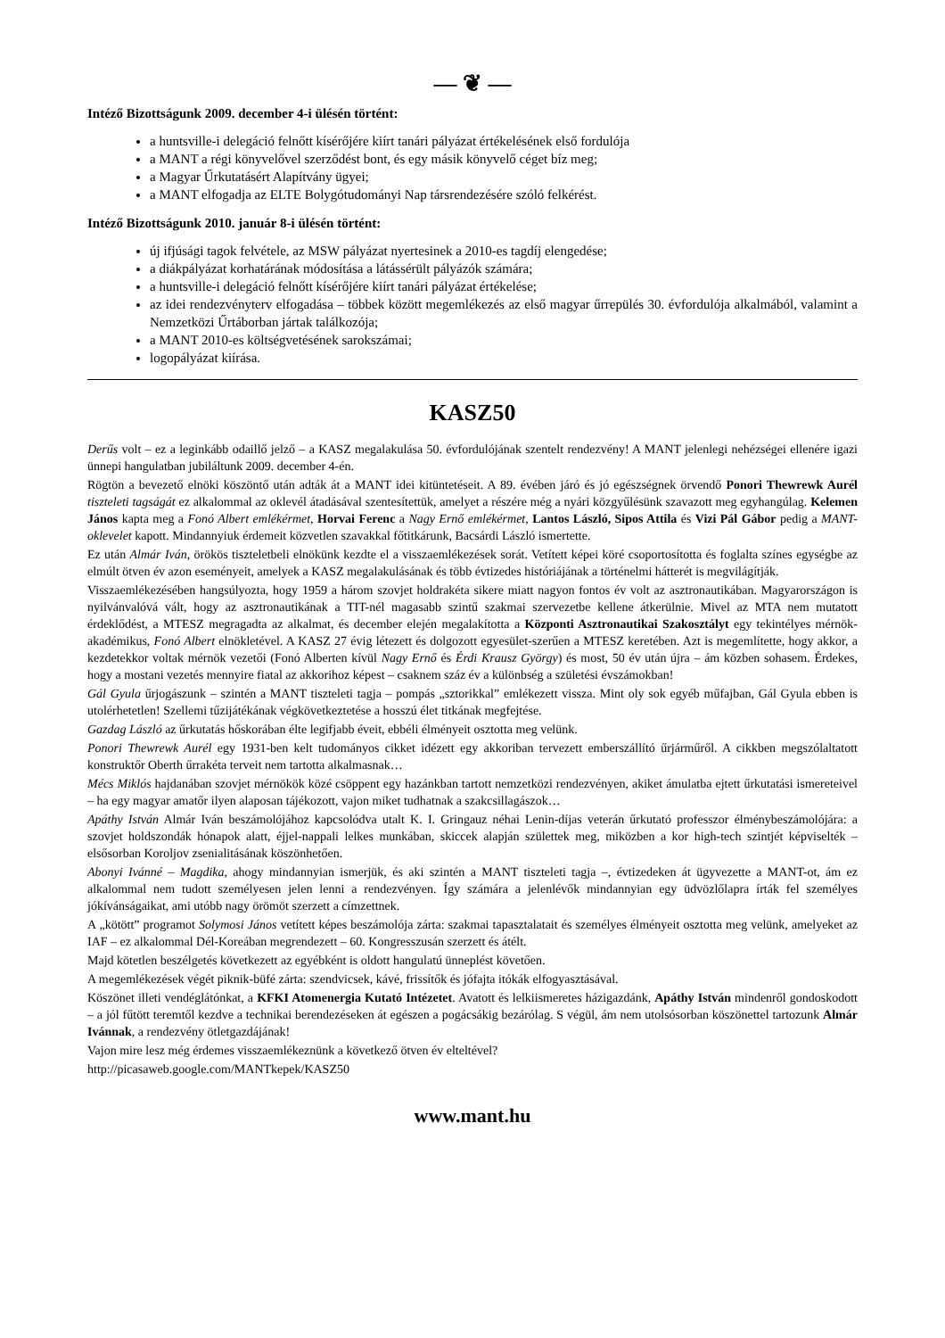— ❦ —
Intéző Bizottságunk 2009. december 4-i ülésén történt:
a huntsville-i delegáció felnőtt kísérőjére kiírt tanári pályázat értékelésének első fordulója
a MANT a régi könyvelővel szerződést bont, és egy másik könyvelő céget bíz meg;
a Magyar Űrkutatásért Alapítvány ügyei;
a MANT elfogadja az ELTE Bolygótudományi Nap társrendezésére szóló felkérést.
Intéző Bizottságunk 2010. január 8-i ülésén történt:
új ifjúsági tagok felvétele, az MSW pályázat nyertesinek a 2010-es tagdíj elengedése;
a diákpályázat korhatárának módosítása a látássérült pályázók számára;
a huntsville-i delegáció felnőtt kísérőjére kiírt tanári pályázat értékelése;
az idei rendezvényterv elfogadása – többek között megemlékezés az első magyar űrrepülés 30. évfordulója alkalmából, valamint a Nemzetközi Űrtáborban jártak találkozója;
a MANT 2010-es költségvetésének sarokszámai;
logopályázat kiírása.
KASZ50
Derűs volt – ez a leginkább odaillő jelző – a KASZ megalakulása 50. évfordulójának szentelt rendezvény! A MANT jelenlegi nehézségei ellenére igazi ünnepi hangulatban jubiláltunk 2009. december 4-én.
Rögtön a bevezető elnöki köszöntő után adták át a MANT idei kitüntetéseit. A 89. évében járó és jó egészségnek örvendő Ponori Thewrewk Aurél tiszteleti tagságát ez alkalommal az oklevél átadásával szentesítettük, amelyet a részére még a nyári közgyűlésünk szavazott meg egyhangúlag. Kelemen János kapta meg a Fonó Albert emlékérmet, Horvai Ferenc a Nagy Ernő emlékérmet, Lantos László, Sipos Attila és Vizi Pál Gábor pedig a MANT-oklevelet kapott. Mindannyiuk érdemeit közvetlen szavakkal főtitkárunk, Bacsárdi László ismertette.
Ez után Almár Iván, örökös tiszteletbeli elnökünk kezdte el a visszaemlékezések sorát. Vetített képei köré csoportosította és foglalta színes egységbe az elmúlt ötven év azon eseményeit, amelyek a KASZ megalakulásának és több évtizedes históriájának a történelmi hátterét is megvilágítják.
Visszaemlékezésében hangsúlyozta, hogy 1959 a három szovjet holdrakéta sikere miatt nagyon fontos év volt az asztronautikában. Magyarországon is nyilvánvalóvá vált, hogy az asztronautikának a TIT-nél magasabb szintű szakmai szervezetbe kellene átkerülnie. Mivel az MTA nem mutatott érdeklődést, a MTESZ megragadta az alkalmat, és december elején megalakította a Központi Asztronautikai Szakosztályt egy tekintélyes mérnök-akadémikus, Fonó Albert elnökletével. A KASZ 27 évig létezett és dolgozott egyesület-szerűen a MTESZ keretében. Azt is megemlítette, hogy akkor, a kezdetekkor voltak mérnök vezetői (Fonó Alberten kívül Nagy Ernő és Érdi Krausz György) és most, 50 év után újra – ám közben sohasem. Érdekes, hogy a mostani vezetés mennyire fiatal az akkorihoz képest – csaknem száz év a különbség a születési évszámokban!
Gál Gyula űrjogászunk – szintén a MANT tiszteleti tagja – pompás „sztorikkal” emlékezett vissza. Mint oly sok egyéb műfajban, Gál Gyula ebben is utolérhetetlen! Szellemi tűzijátékának végkövetkeztetése a hosszú élet titkának megfejtése.
Gazdag László az űrkutatás hőskorában élte legifjabb éveit, ebbéli élményeit osztotta meg velünk.
Ponori Thewrewk Aurél egy 1931-ben kelt tudományos cikket idézett egy akkoriban tervezett emberszállító űrjárműről. A cikkben megszólaltatott konstruktőr Oberth űrrakéta terveit nem tartotta alkalmasnak…
Mécs Miklós hajdanában szovjet mérnökök közé csöppent egy hazánkban tartott nemzetközi rendezvényen, akiket ámulatba ejtett űrkutatási ismereteivel – ha egy magyar amatőr ilyen alaposan tájékozott, vajon miket tudhatnak a szakcsillagászok…
Apáthy István Almár Iván beszámolójához kapcsolódva utalt K. I. Gringauz néhai Lenin-díjas veterán űrkutató professzor élménybeszámolójára: a szovjet holdszondák hónapok alatt, éjjel-nappali lelkes munkában, skiccek alapján születtek meg, miközben a kor high-tech szintjét képviselték – elsősorban Koroljov zsenialitásának köszönhetően.
Abonyi Ivánné – Magdika, ahogy mindannyian ismerjük, és aki szintén a MANT tiszteleti tagja –, évtizedeken át ügyvezette a MANT-ot, ám ez alkalommal nem tudott személyesen jelen lenni a rendezvényen. Így számára a jelenlévők mindannyian egy üdvözlőlapra írták fel személyes jókívánságaikat, ami utóbb nagy örömöt szerzett a címzettnek.
A „kötött” programot Solymosi János vetített képes beszámolója zárta: szakmai tapasztalatait és személyes élményeit osztotta meg velünk, amelyeket az IAF – ez alkalommal Dél-Koreában megrendezett – 60. Kongresszusán szerzett és átélt.
Majd kötetlen beszélgetés következett az egyébként is oldott hangulatú ünneplést követően.
A megemlékezések végét piknik-büfé zárta: szendvicsek, kávé, frissítők és jófajta itókák elfogyasztásával.
Köszönet illeti vendéglátónkat, a KFKI Atomenergia Kutató Intézetet. Avatott és lelkiismeretes házigazdánk, Apáthy István mindenről gondoskodott – a jól fűtött teremtől kezdve a technikai berendezéseken át egészen a pogácsákig bezárólag. S végül, ám nem utolsósorban köszönettel tartozunk Almár Ivánnak, a rendezvény ötletgazdájának!
Vajon mire lesz még érdemes visszaemlékeznünk a következő ötven év elteltével?
http://picasaweb.google.com/MANTkepek/KASZ50
www.mant.hu